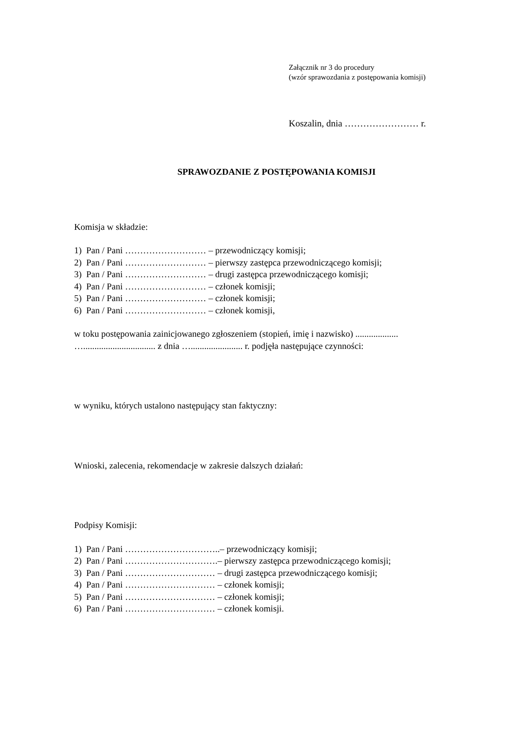Załącznik nr 3 do procedury
(wzór sprawozdania z postępowania komisji)
Koszalin, dnia …………………… r.
SPRAWOZDANIE Z POSTĘPOWANIA KOMISJI
Komisja w składzie:
1) Pan / Pani ……………………… – przewodniczący komisji;
2) Pan / Pani ……………………… – pierwszy zastępca przewodniczącego komisji;
3) Pan / Pani ……………………… – drugi zastępca przewodniczącego komisji;
4) Pan / Pani ……………………… – członek komisji;
5) Pan / Pani ……………………… – członek komisji;
6) Pan / Pani ……………………… – członek komisji,
w toku postępowania zainicjowanego zgłoszeniem (stopień, imię i nazwisko) ...................
…................................ z dnia …....................... r. podjęła następujące czynności:
w wyniku, których ustalono następujący stan faktyczny:
Wnioski, zalecenia, rekomendacje w zakresie dalszych działań:
Podpisy Komisji:
1) Pan / Pani …………………………..– przewodniczący komisji;
2) Pan / Pani ………………………….– pierwszy zastępca przewodniczącego komisji;
3) Pan / Pani ………………………… – drugi zastępca przewodniczącego komisji;
4) Pan / Pani ………………………… – członek komisji;
5) Pan / Pani ………………………… – członek komisji;
6) Pan / Pani ………………………… – członek komisji.